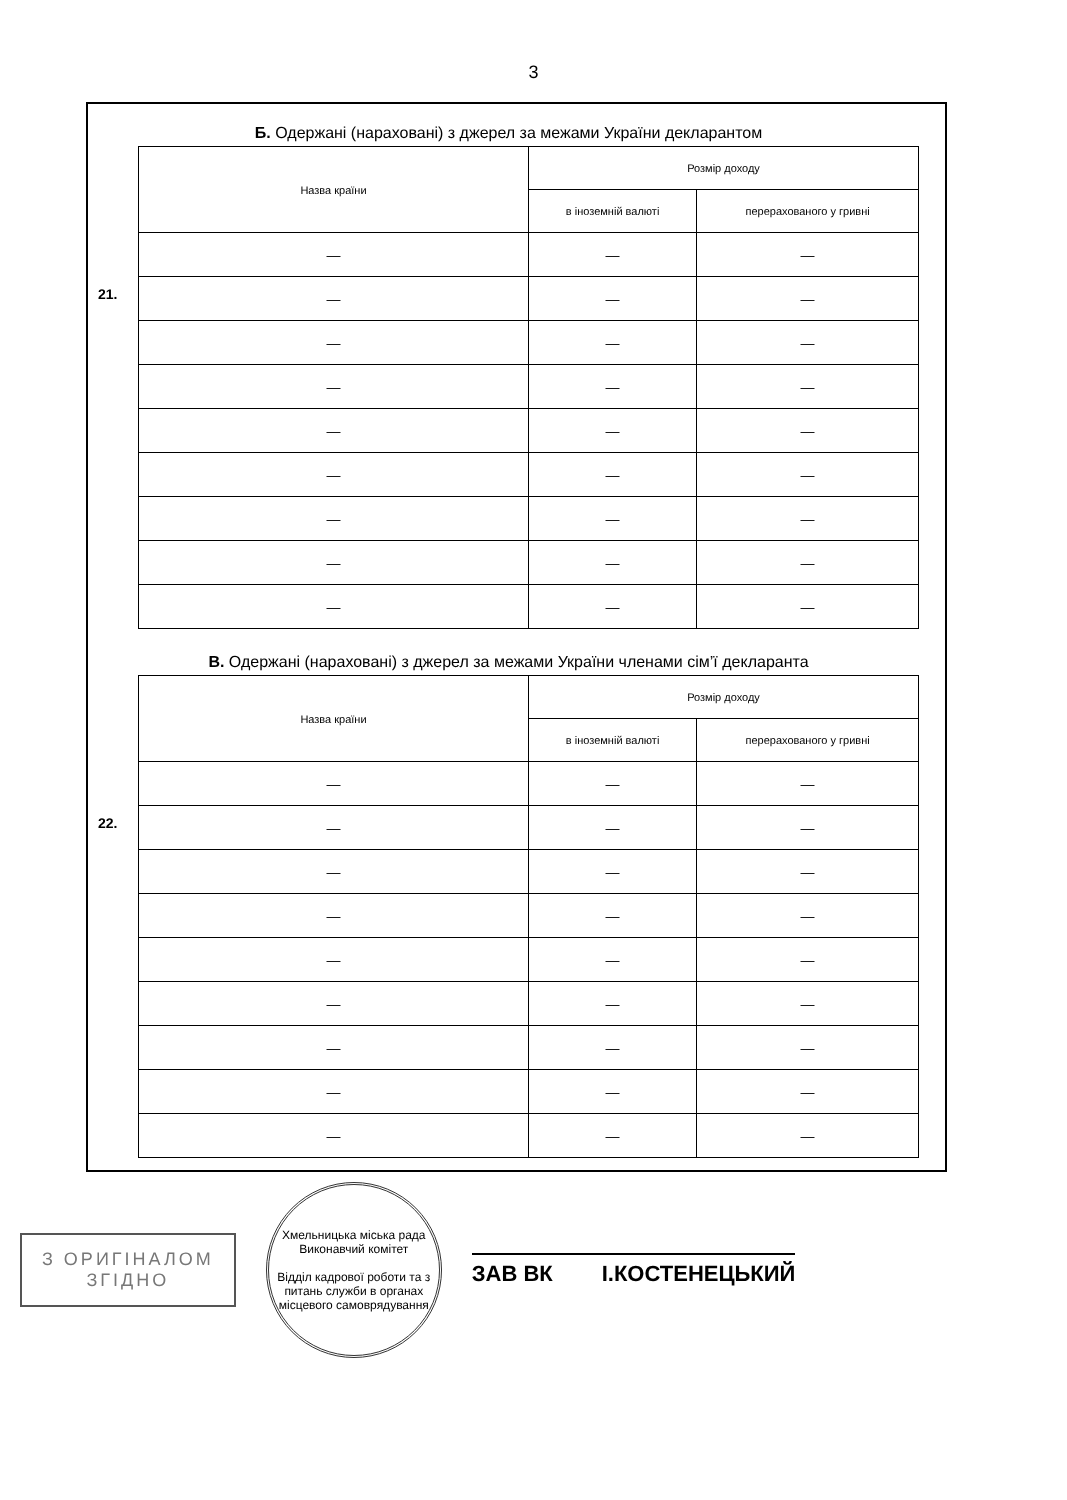3
Б. Одержані (нараховані) з джерел за межами України декларантом
21.
| Назва країни | Розмір доходу | |
| --- | --- | --- |
| | в іноземній валюті | перерахованого у гривні |
| — | — | — |
| — | — | — |
| — | — | — |
| — | — | — |
| — | — | — |
| — | — | — |
| — | — | — |
| — | — | — |
| — | — | — |
В. Одержані (нараховані) з джерел за межами України членами сім’ї декларанта
22.
| Назва країни | Розмір доходу | |
| --- | --- | --- |
| | в іноземній валюті | перерахованого у гривні |
| — | — | — |
| — | — | — |
| — | — | — |
| — | — | — |
| — | — | — |
| — | — | — |
| — | — | — |
| — | — | — |
| — | — | — |
З ОРИГІНАЛОМ
ЗГІДНО
Хмельницька міська рада Виконавчий комітет
Відділ кадрової роботи та з питань служби в органах місцевого самоврядування
ЗАВ ВК І.КОСТЕНЕЦЬКИЙ